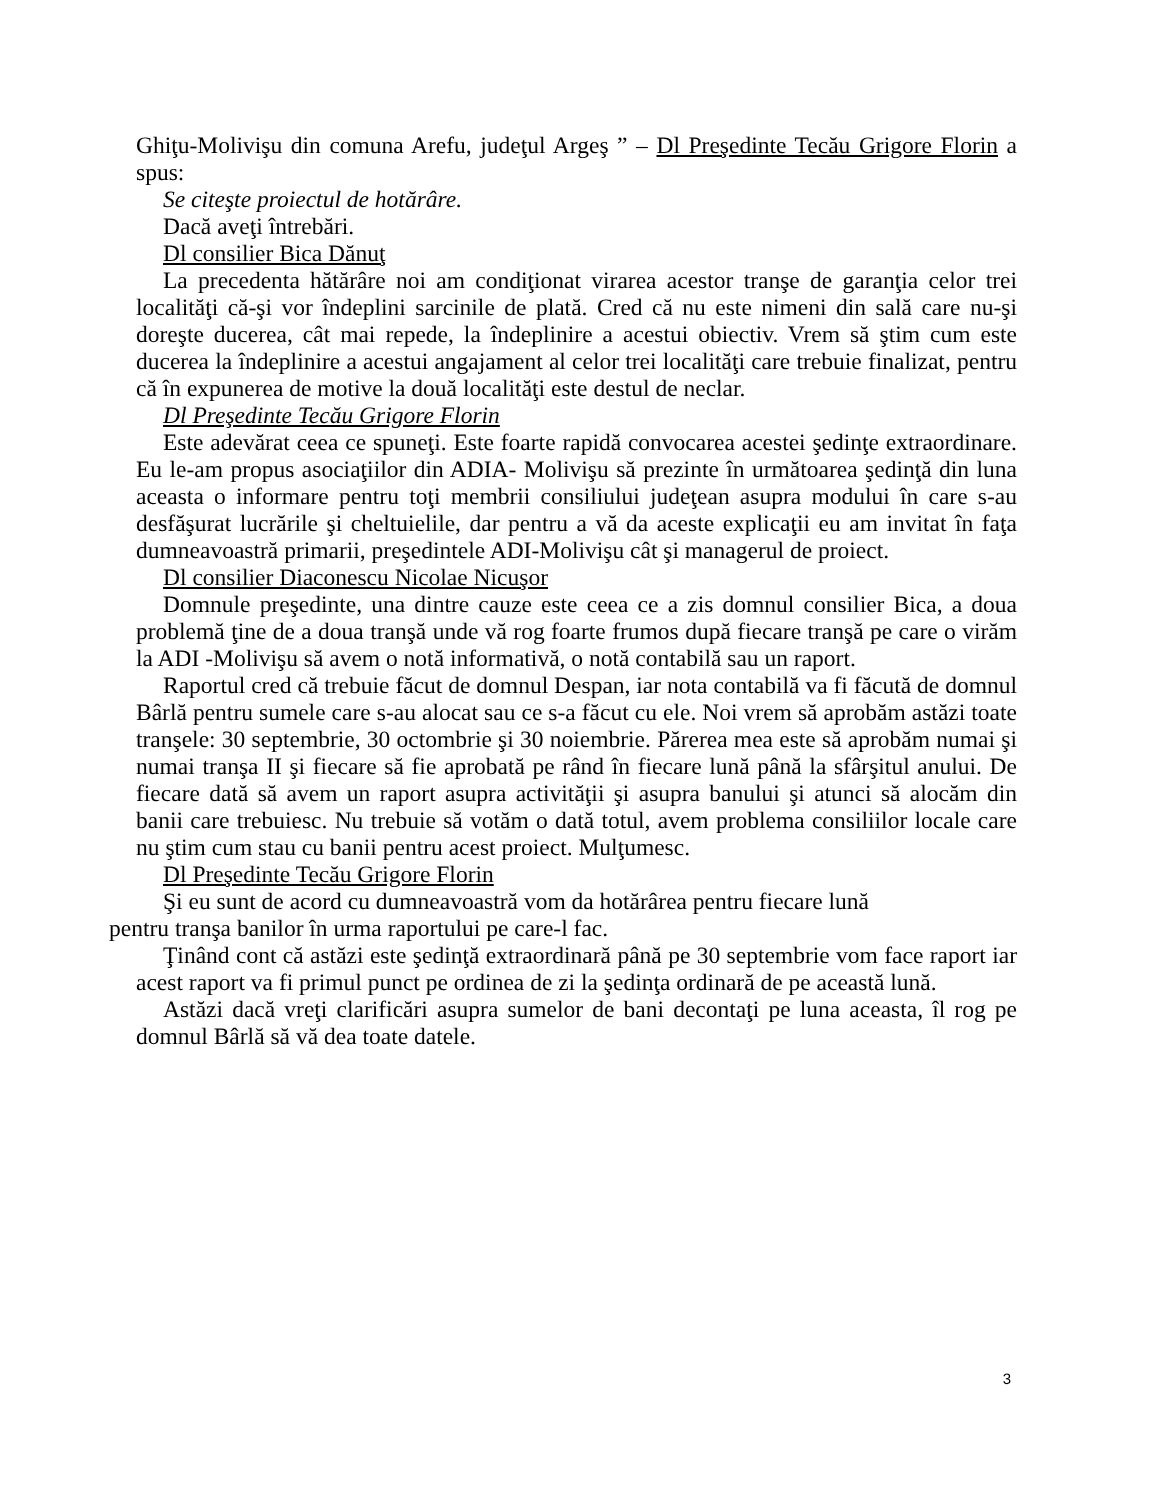Ghiţu-Molivişu din comuna Arefu, judeţul Argeş ” – Dl Preşedinte Tecău Grigore Florin a spus:
Se citeşte proiectul de hotărâre.
Dacă aveţi întrebări.
Dl consilier Bica Dănuţ
La precedenta hătărâre noi am condiţionat virarea acestor tranşe de garanţia celor trei localităţi că-şi vor îndeplini sarcinile de plată. Cred că nu este nimeni din sală care nu-şi doreşte ducerea, cât mai repede, la îndeplinire a acestui obiectiv. Vrem să ştim cum este ducerea la îndeplinire a acestui angajament al celor trei localităţi care trebuie finalizat, pentru că în expunerea de motive la două localităţi este destul de neclar.
Dl Preşedinte Tecău Grigore Florin
Este adevărat ceea ce spuneţi. Este foarte rapidă convocarea acestei şedinţe extraordinare. Eu le-am propus asociaţiilor din ADIA- Molivişu să prezinte în următoarea şedinţă din luna aceasta o informare pentru toţi membrii consiliului judeţean asupra modului în care s-au desfăşurat lucrările şi cheltuielile, dar pentru a vă da aceste explicaţii eu am invitat în faţa dumneavoastră primarii, preşedintele ADI-Molivişu cât şi managerul de proiect.
Dl consilier Diaconescu Nicolae Nicuşor
Domnule preşedinte, una dintre cauze este ceea ce a zis domnul consilier Bica, a doua problemă ţine de a doua tranşă unde vă rog foarte frumos după fiecare tranşă pe care o virăm la ADI -Molivişu să avem o notă informativă, o notă contabilă sau un raport.
Raportul cred că trebuie făcut de domnul Despan, iar nota contabilă va fi făcută de domnul Bârlă pentru sumele care s-au alocat sau ce s-a făcut cu ele. Noi vrem să aprobăm astăzi toate tranşele: 30 septembrie, 30 octombrie şi 30 noiembrie. Părerea mea este să aprobăm numai şi numai tranşa II şi fiecare să fie aprobată pe rând în fiecare lună până la sfârşitul anului. De fiecare dată să avem un raport asupra activităţii şi asupra banului şi atunci să alocăm din banii care trebuiesc. Nu trebuie să votăm o dată totul, avem problema consiliilor locale care nu ştim cum stau cu banii pentru acest proiect. Mulţumesc.
Dl Preşedinte Tecău Grigore Florin
Şi eu sunt de acord cu dumneavoastră vom da hotărârea pentru fiecare lună
pentru tranşa banilor în urma raportului pe care-l fac.
Ţinând cont că astăzi este şedinţă extraordinară până pe 30 septembrie vom face raport iar acest raport va fi primul punct pe ordinea de zi la şedinţa ordinară de pe această lună.
Astăzi dacă vreţi clarificări asupra sumelor de bani decontaţi pe luna aceasta, îl rog pe domnul Bârlă să vă dea toate datele.
3